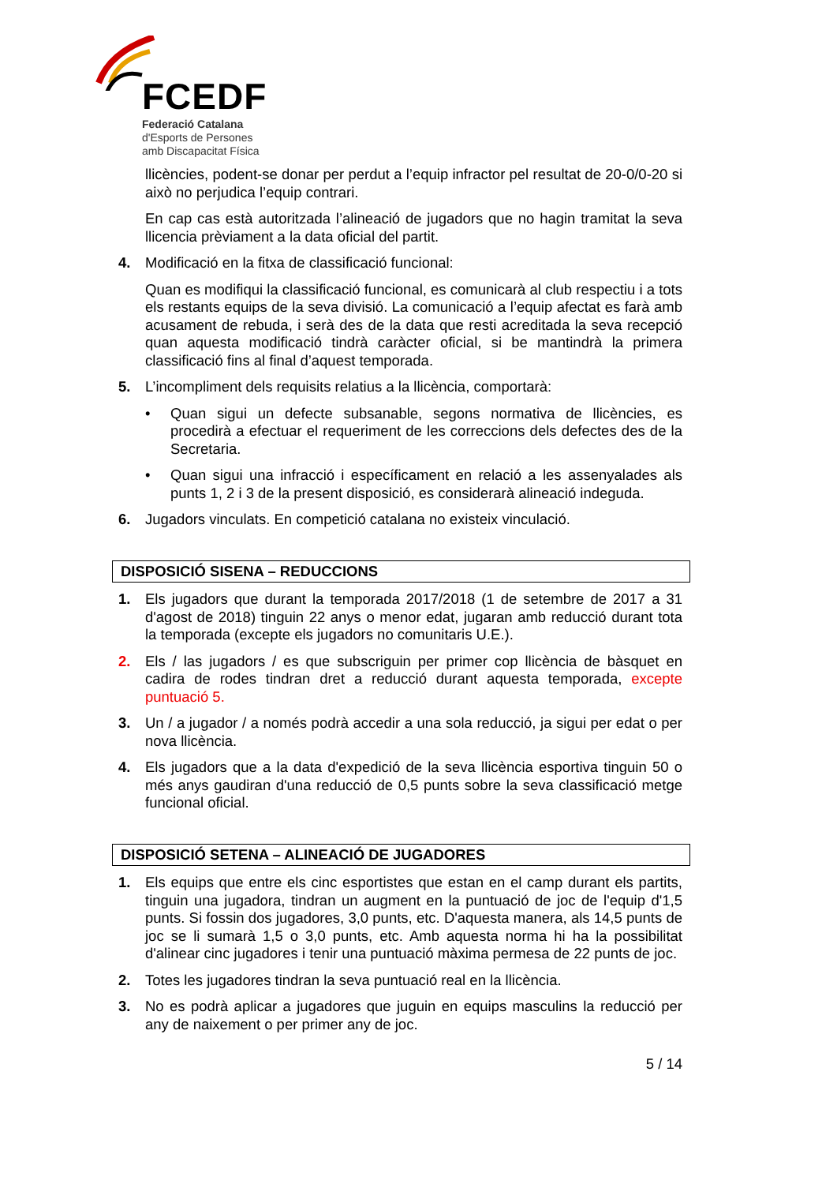FCEDF
Federació Catalana
d'Esports de Persones
amb Discapacitat Física
llicències, podent-se donar per perdut a l’equip infractor pel resultat de 20-0/0-20 si això no perjudica l’equip contrari.
En cap cas està autoritzada l’alineació de jugadors que no hagin tramitat la seva llicencia prèviament a la data oficial del partit.
4. Modificació en la fitxa de classificació funcional:
Quan es modifiqui la classificació funcional, es comunicarà al club respectiu i a tots els restants equips de la seva divisió. La comunicació a l’equip afectat es farà amb acusament de rebuda, i serà des de la data que resti acreditada la seva recepció quan aquesta modificació tindrà caràcter oficial, si be mantindrà la primera classificació fins al final d’aquest temporada.
5. L’incompliment dels requisits relatius a la llicència, comportarà:
• Quan sigui un defecte subsanable, segons normativa de llicències, es procedirà a efectuar el requeriment de les correccions dels defectes des de la Secretaria.
• Quan sigui una infracció i específicament en relació a les assenyalades als punts 1, 2 i 3 de la present disposició, es considerarà alineació indeguda.
6. Jugadors vinculats. En competició catalana no existeix vinculació.
DISPOSICIÓ SISENA – REDUCCIONS
1. Els jugadors que durant la temporada 2017/2018 (1 de setembre de 2017 a 31 d'agost de 2018) tinguin 22 anys o menor edat, jugaran amb reducció durant tota la temporada (excepte els jugadors no comunitaris U.E.).
2. Els / las jugadors / es que subscriguin per primer cop llicència de bàsquet en cadira de rodes tindran dret a reducció durant aquesta temporada, excepte puntuació 5.
3. Un / a jugador / a només podrà accedir a una sola reducció, ja sigui per edat o per nova llicència.
4. Els jugadors que a la data d'expedició de la seva llicència esportiva tinguin 50 o més anys gaudiran d'una reducció de 0,5 punts sobre la seva classificació metge funcional oficial.
DISPOSICIÓ SETENA – ALINEACIÓ DE JUGADORES
1. Els equips que entre els cinc esportistes que estan en el camp durant els partits, tinguin una jugadora, tindran un augment en la puntuació de joc de l'equip d'1,5 punts. Si fossin dos jugadores, 3,0 punts, etc. D'aquesta manera, als 14,5 punts de joc se li sumarà 1,5 o 3,0 punts, etc. Amb aquesta norma hi ha la possibilitat d'alinear cinc jugadores i tenir una puntuació màxima permesa de 22 punts de joc.
2. Totes les jugadores tindran la seva puntuació real en la llicència.
3. No es podrà aplicar a jugadores que juguin en equips masculins la reducció per any de naixement o per primer any de joc.
5 / 14